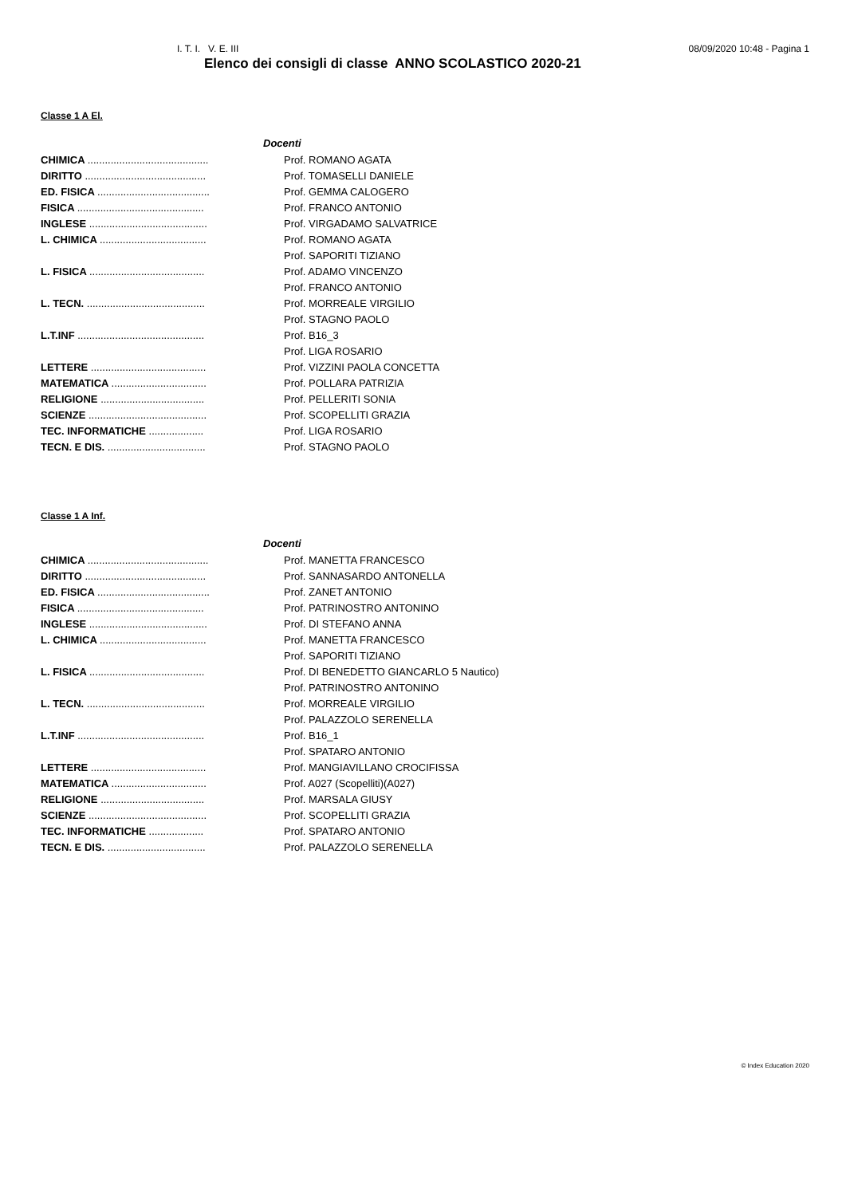I. T. I. V. E. III 08/09/2020 10:48 - Pagina 1
Elenco dei consigli di classe ANNO SCOLASTICO 2020-21
Classe 1 A El.
| Docenti | |
| --- | --- |
| CHIMICA .......................................... | Prof. ROMANO AGATA |
| DIRITTO .......................................... | Prof. TOMASELLI DANIELE |
| ED. FISICA ....................................... | Prof. GEMMA CALOGERO |
| FISICA ............................................ | Prof. FRANCO ANTONIO |
| INGLESE ......................................... | Prof. VIRGADAMO SALVATRICE |
| L. CHIMICA ..................................... | Prof. ROMANO AGATA |
| | Prof. SAPORITI TIZIANO |
| L. FISICA ........................................ | Prof. ADAMO VINCENZO |
| | Prof. FRANCO ANTONIO |
| L. TECN. ......................................... | Prof. MORREALE VIRGILIO |
| | Prof. STAGNO PAOLO |
| L.T.INF ............................................ | Prof. B16_3 |
| | Prof. LIGA ROSARIO |
| LETTERE ........................................ | Prof. VIZZINI PAOLA CONCETTA |
| MATEMATICA ................................. | Prof. POLLARA PATRIZIA |
| RELIGIONE .................................... | Prof. PELLERITI SONIA |
| SCIENZE ......................................... | Prof. SCOPELLITI GRAZIA |
| TEC. INFORMATICHE ................... | Prof. LIGA ROSARIO |
| TECN. E DIS. .................................. | Prof. STAGNO PAOLO |
Classe 1 A Inf.
| Docenti | |
| --- | --- |
| CHIMICA .......................................... | Prof. MANETTA FRANCESCO |
| DIRITTO .......................................... | Prof. SANNASARDO ANTONELLA |
| ED. FISICA ....................................... | Prof. ZANET ANTONIO |
| FISICA ............................................ | Prof. PATRINOSTRO ANTONINO |
| INGLESE ......................................... | Prof. DI STEFANO ANNA |
| L. CHIMICA ..................................... | Prof. MANETTA FRANCESCO |
| | Prof. SAPORITI TIZIANO |
| L. FISICA ........................................ | Prof. DI BENEDETTO GIANCARLO 5 Nautico) |
| | Prof. PATRINOSTRO ANTONINO |
| L. TECN. ......................................... | Prof. MORREALE VIRGILIO |
| | Prof. PALAZZOLO SERENELLA |
| L.T.INF ............................................ | Prof. B16_1 |
| | Prof. SPATARO ANTONIO |
| LETTERE ........................................ | Prof. MANGIAVILLANO CROCIFISSA |
| MATEMATICA ................................. | Prof. A027 (Scopelliti)(A027) |
| RELIGIONE .................................... | Prof. MARSALA GIUSY |
| SCIENZE ......................................... | Prof. SCOPELLITI GRAZIA |
| TEC. INFORMATICHE ................... | Prof. SPATARO ANTONIO |
| TECN. E DIS. .................................. | Prof. PALAZZOLO SERENELLA |
© Index Education 2020